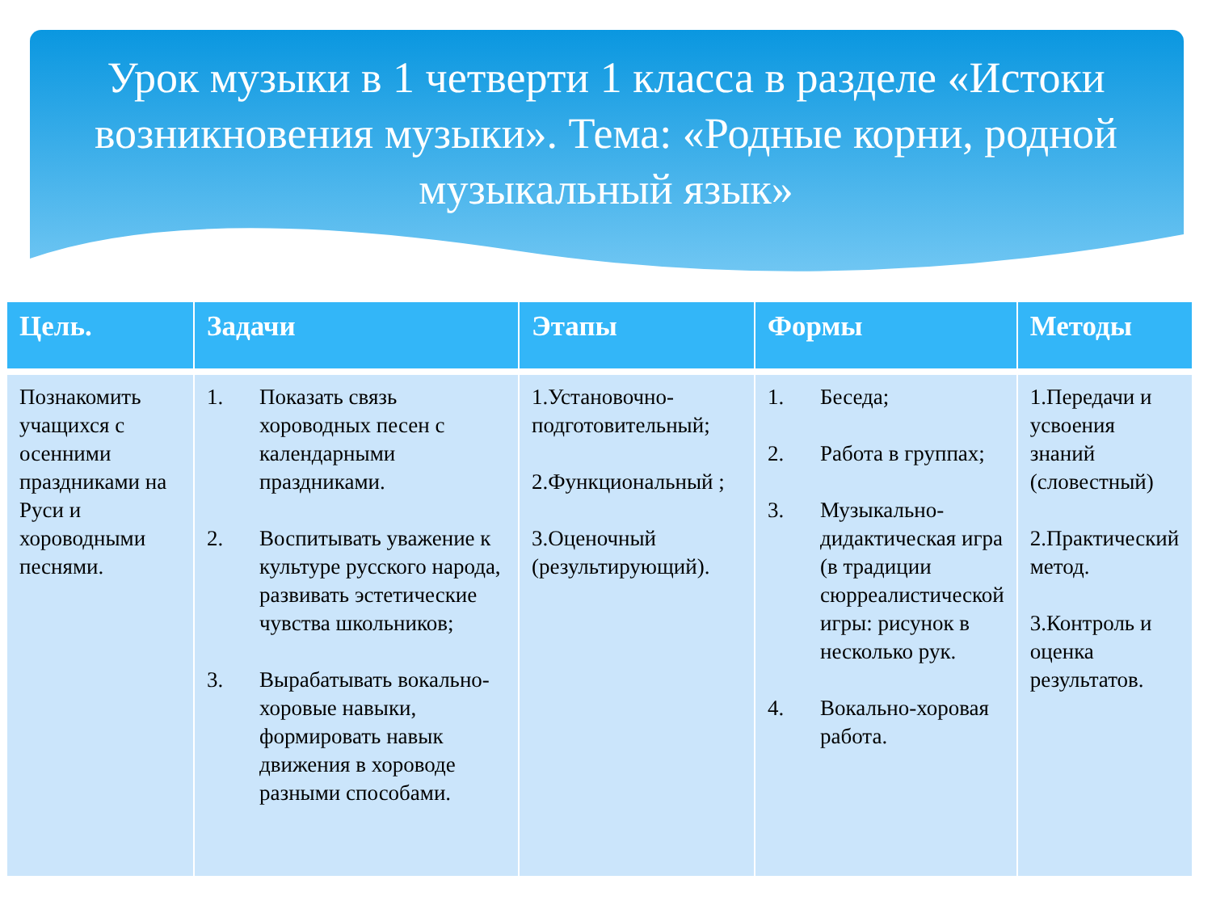Урок музыки в 1 четверти 1 класса в разделе «Истоки возникновения музыки». Тема: «Родные корни, родной музыкальный язык»
| Цель. | Задачи | Этапы | Формы | Методы |
| --- | --- | --- | --- | --- |
| Познакомить учащихся с осенними праздниками на Руси и хороводными песнями. | 1. Показать связь хороводных песен с календарными праздниками. 2. Воспитывать уважение к культуре русского народа, развивать эстетические чувства школьников; 3. Вырабатывать вокально-хоровые навыки, формировать навык движения в хороводе разными способами. | 1.Установочно-подготовительный; 2.Функциональный ; 3.Оценочный (результирующий). | 1. Беседа; 2. Работа в группах; 3. Музыкально-дидактическая игра (в традиции сюрреалистической игры: рисунок в несколько рук. 4. Вокально-хоровая работа. | 1.Передачи и усвоения знаний (словестный) 2.Практический метод. 3.Контроль и оценка результатов. |